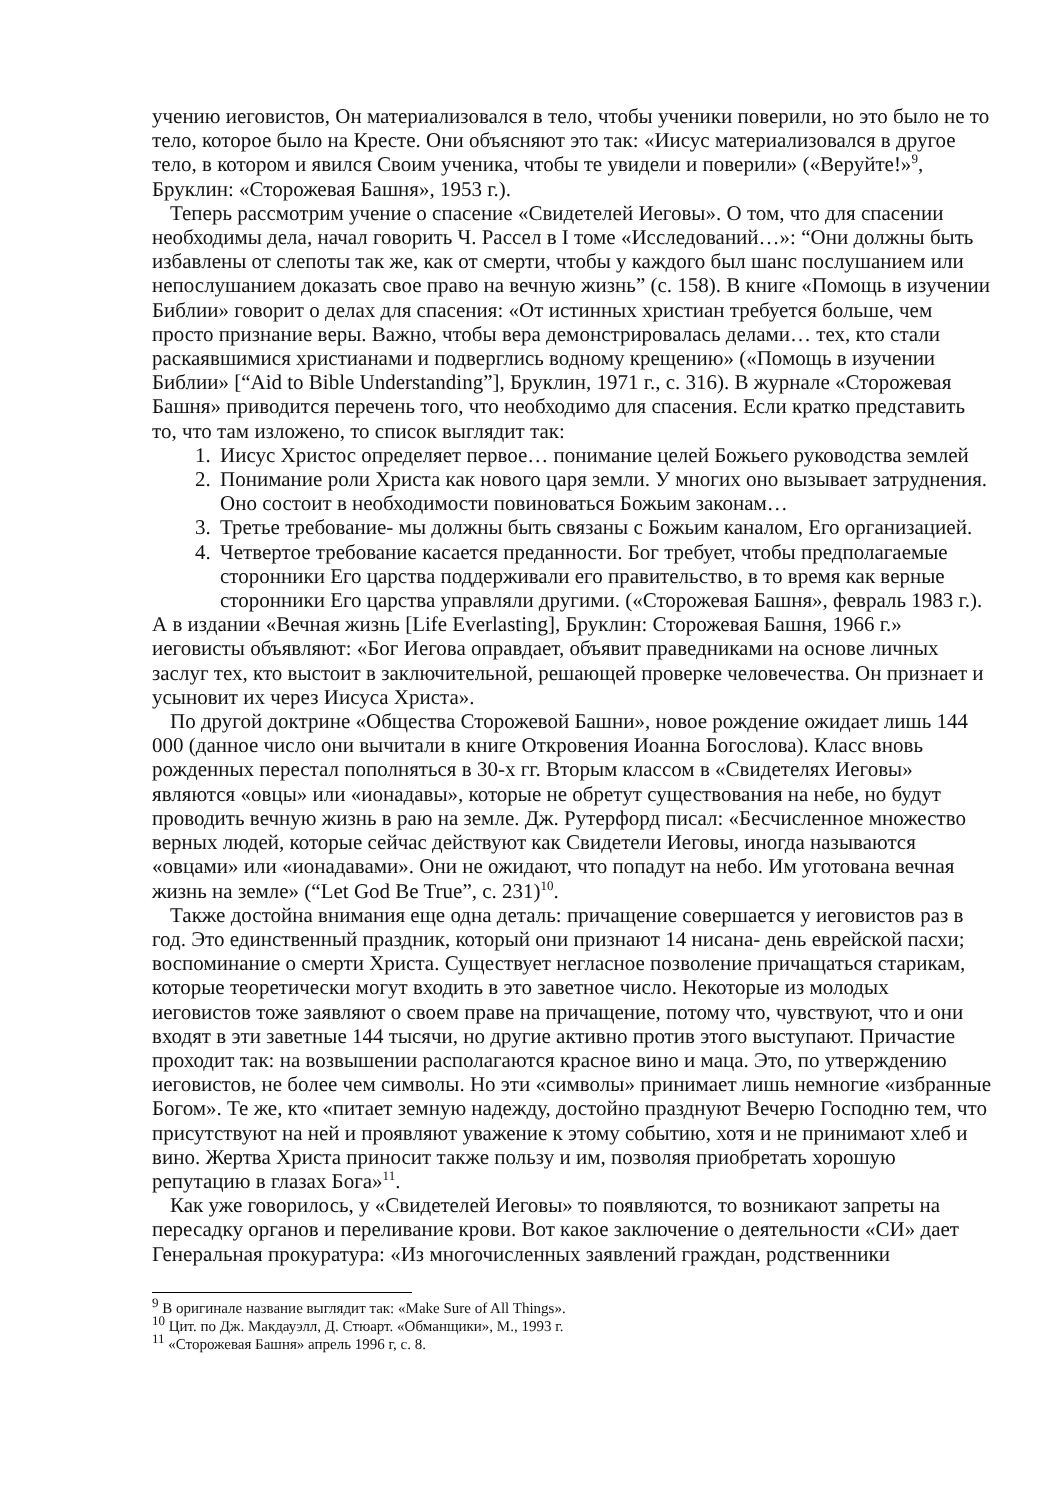учению иеговистов, Он материализовался в тело, чтобы ученики поверили, но это было не то тело, которое было на Кресте. Они объясняют это так: «Иисус материализовался в другое тело, в котором и явился Своим ученика, чтобы те увидели и поверили» («Веруйте!»<sup>9</sup>, Бруклин: «Сторожевая Башня», 1953 г.).
Теперь рассмотрим учение о спасение «Свидетелей Иеговы». О том, что для спасении необходимы дела, начал говорить Ч. Рассел в I томе «Исследований…»: “Они должны быть избавлены от слепоты так же, как от смерти, чтобы у каждого был шанс послушанием или непослушанием доказать свое право на вечную жизнь” (с. 158). В книге «Помощь в изучении Библии» говорит о делах для спасения: «От истинных христиан требуется больше, чем просто признание веры. Важно, чтобы вера демонстрировалась делами… тех, кто стали раскаявшимися христианами и подверглись водному крещению» («Помощь в изучении Библии» [“Aid to Bible Understanding”], Бруклин, 1971 г., с. 316). В журнале «Сторожевая Башня» приводится перечень того, что необходимо для спасения. Если кратко представить то, что там изложено, то список выглядит так:
1. Иисус Христос определяет первое… понимание целей Божьего руководства землей
2. Понимание роли Христа как нового царя земли. У многих оно вызывает затруднения. Оно состоит в необходимости повиноваться Божьим законам…
3. Третье требование- мы должны быть связаны с Божьим каналом, Его организацией.
4. Четвертое требование касается преданности. Бог требует, чтобы предполагаемые сторонники Его царства поддерживали его правительство, в то время как верные сторонники Его царства управляли другими. («Сторожевая Башня», февраль 1983 г.).
А в издании «Вечная жизнь [Life Everlasting], Бруклин: Сторожевая Башня, 1966 г.» иеговисты объявляют: «Бог Иегова оправдает, объявит праведниками на основе личных заслуг тех, кто выстоит в заключительной, решающей проверке человечества. Он признает и усыновит их через Иисуса Христа».
По другой доктрине «Общества Сторожевой Башни», новое рождение ожидает лишь 144 000 (данное число они вычитали в книге Откровения Иоанна Богослова). Класс вновь рожденных перестал пополняться в 30-х гг. Вторым классом в «Свидетелях Иеговы» являются «овцы» или «ионадавы», которые не обретут существования на небе, но будут проводить вечную жизнь в раю на земле. Дж. Рутерфорд писал: «Бесчисленное множество верных людей, которые сейчас действуют как Свидетели Иеговы, иногда называются «овцами» или «ионадавами». Они не ожидают, что попадут на небо. Им уготована вечная жизнь на земле» (“Let God Be True”, с. 231)<sup>10</sup>.
Также достойна внимания еще одна деталь: причащение совершается у иеговистов раз в год. Это единственный праздник, который они признают 14 нисана- день еврейской пасхи; воспоминание о смерти Христа. Существует негласное позволение причащаться старикам, которые теоретически могут входить в это заветное число. Некоторые из молодых иеговистов тоже заявляют о своем праве на причащение, потому что, чувствуют, что и они входят в эти заветные 144 тысячи, но другие активно против этого выступают. Причастие проходит так: на возвышении располагаются красное вино и маца. Это, по утверждению иеговистов, не более чем символы. Но эти «символы» принимает лишь немногие «избранные Богом». Те же, кто «питает земную надежду, достойно празднуют Вечерю Господню тем, что присутствуют на ней и проявляют уважение к этому событию, хотя и не принимают хлеб и вино. Жертва Христа приносит также пользу и им, позволяя приобретать хорошую репутацию в глазах Бога»<sup>11</sup>.
Как уже говорилось, у «Свидетелей Иеговы» то появляются, то возникают запреты на пересадку органов и переливание крови. Вот какое заключение о деятельности «СИ» дает Генеральная прокуратура: «Из многочисленных заявлений граждан, родственники
<sup>9</sup> В оригинале название выглядит так: «Make Sure of All Things».
<sup>10</sup> Цит. по Дж. Макдауэлл, Д. Стюарт. «Обманщики», М., 1993 г.
<sup>11</sup> «Сторожевая Башня» апрель 1996 г, с. 8.